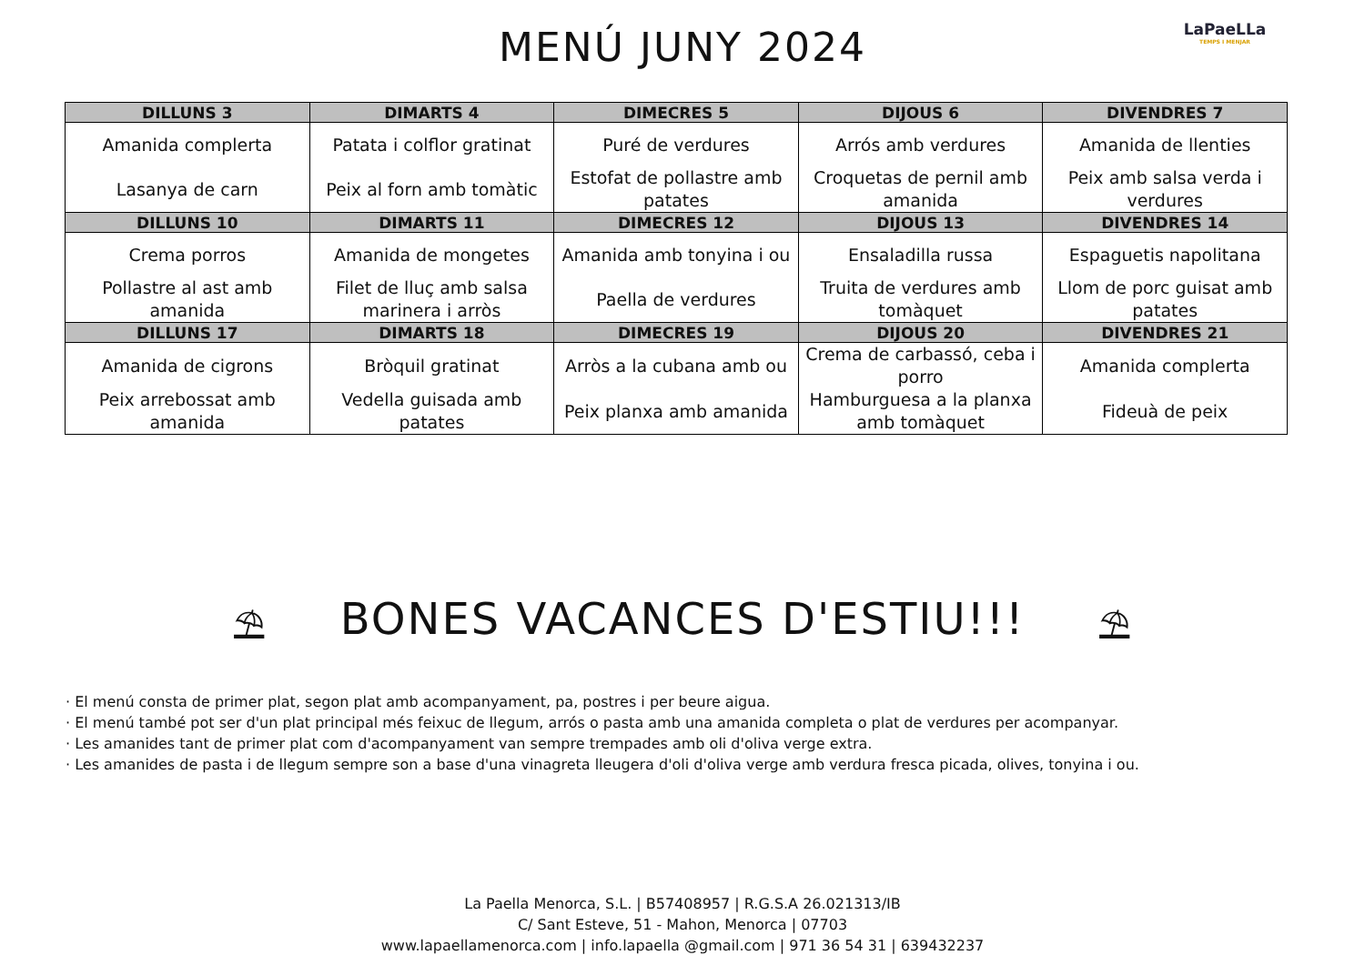MENÚ JUNY 2024
LaPaeLLa
TEMPS I MENJAR
| DILLUNS 3 | DIMARTS 4 | DIMECRES 5 | DIJOUS 6 | DIVENDRES 7 |
| --- | --- | --- | --- | --- |
| Amanida complerta | Patata i colflor gratinat | Puré de verdures | Arrós amb verdures | Amanida de llenties |
| Lasanya de carn | Peix al forn amb tomàtic | Estofat de pollastre amb patates | Croquetas de pernil amb amanida | Peix amb salsa verda i verdures |
| DILLUNS 10 | DIMARTS 11 | DIMECRES 12 | DIJOUS 13 | DIVENDRES 14 |
| Crema porros | Amanida de mongetes | Amanida amb tonyina i ou | Ensaladilla russa | Espaguetis napolitana |
| Pollastre al ast amb amanida | Filet de lluç amb salsa marinera i arròs | Paella de verdures | Truita de verdures amb tomàquet | Llom de porc guisat amb patates |
| DILLUNS 17 | DIMARTS 18 | DIMECRES 19 | DIJOUS 20 | DIVENDRES 21 |
| Amanida de cigrons | Bròquil gratinat | Arròs a la cubana amb ou | Crema de carbassó, ceba i porro | Amanida complerta |
| Peix arrebossat amb amanida | Vedella guisada amb patates | Peix planxa amb amanida | Hamburguesa a la planxa amb tomàquet | Fideuà de peix |
⛱ BONES VACANCES D'ESTIU!!! ⛱
· El menú consta de primer plat, segon plat amb acompanyament, pa, postres i per beure aigua.
· El menú també pot ser d'un plat principal més feixuc de llegum, arrós o pasta amb una amanida completa o plat de verdures per acompanyar.
· Les amanides tant de primer plat com d'acompanyament van sempre trempades amb oli d'oliva verge extra.
· Les amanides de pasta i de llegum sempre son a base d'una vinagreta lleugera d'oli d'oliva verge amb verdura fresca picada, olives, tonyina i ou.
La Paella Menorca, S.L. | B57408957 | R.G.S.A 26.021313/IB
C/ Sant Esteve, 51 - Mahon, Menorca | 07703
www.lapaellamenorca.com | info.lapaella @gmail.com | 971 36 54 31 | 639432237